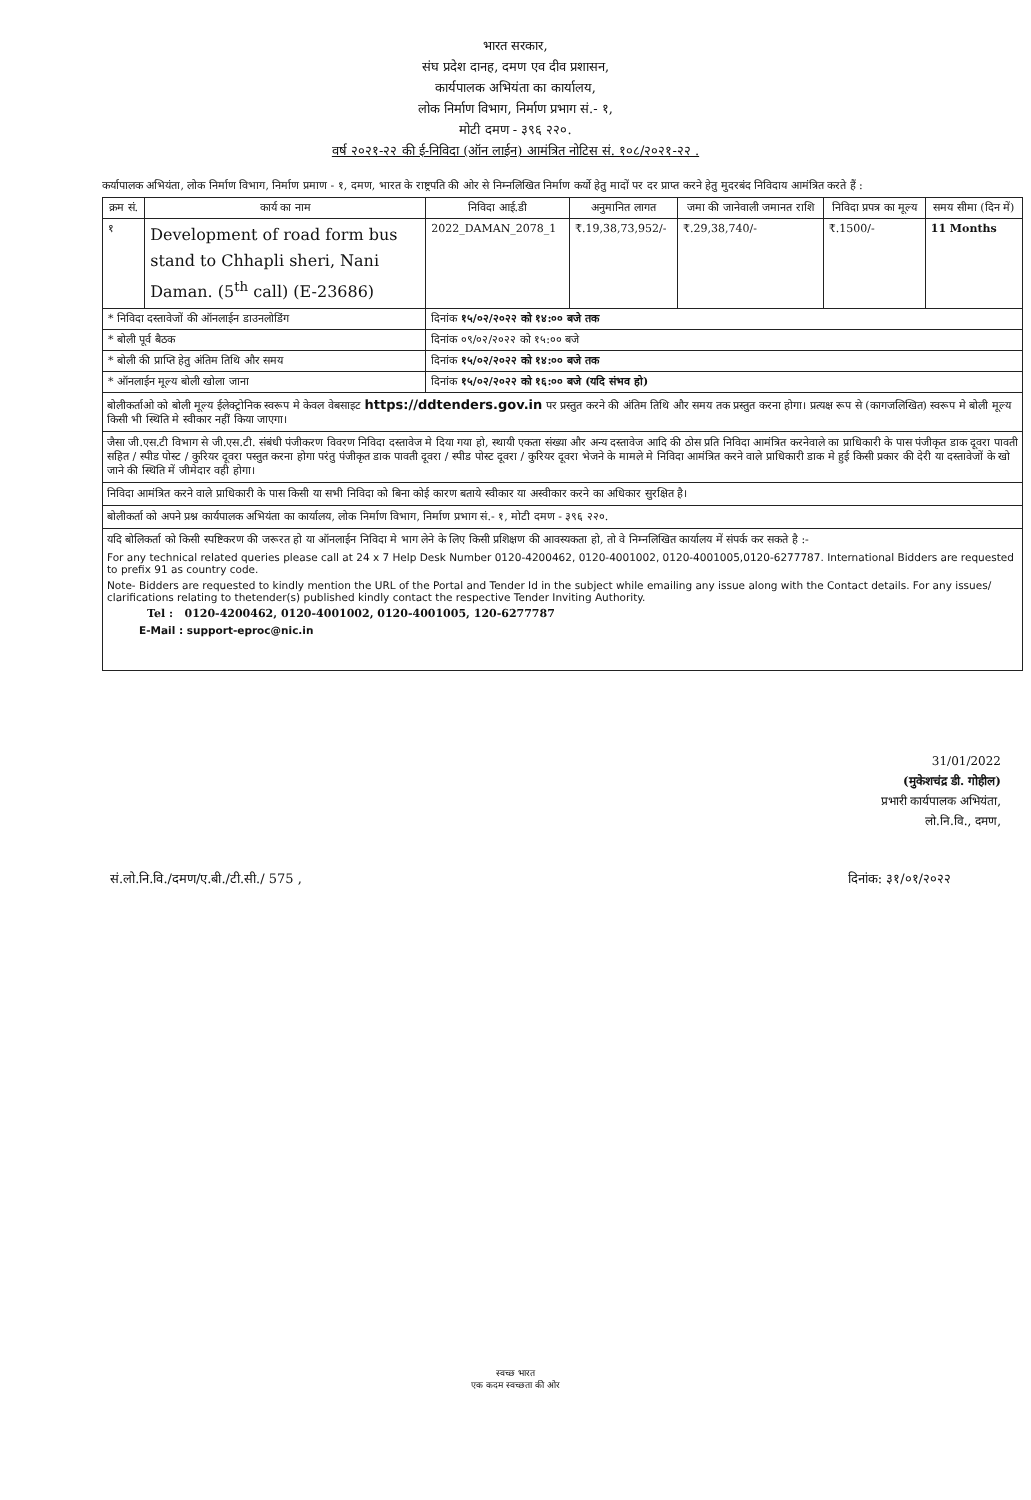भारत सरकार,
संघ प्रदेश दानह, दमण एव दीव प्रशासन,
कार्यपालक अभियंता का कार्यालय,
लोक निर्माण विभाग, निर्माण प्रभाग सं.- १,
मोटी दमण - ३९६ २२०.
वर्ष २०२१-२२ की ई-निविदा (ऑन लाईन) आमंत्रित नोटिस सं. १०८/२०२१-२२ .
कर्यापालक अभियंता, लोक निर्माण विभाग, निर्माण प्रमाण - १, दमण, भारत के राष्ट्रपति की ओर से निम्नलिखित निर्माण कर्यो हेतु मादों पर दर प्राप्त करने हेतु मुदरबंद निविदाय आमंत्रित करते हैं :
| क्रम सं. | कार्य का नाम | निविदा आई.डी | अनुमानित लागत | जमा की जानेवाली जमानत राशि | निविदा प्रपत्र का मूल्य | समय सीमा (दिन में) |
| --- | --- | --- | --- | --- | --- | --- |
| १ | Development of road form bus stand to Chhapli sheri, Nani Daman. (5<sup>th</sup> call) (E-23686) | 2022_DAMAN_2078_1 | ₹.19,38,73,952/- | ₹.29,38,740/- | ₹.1500/- | 11 Months |
| * निविदा दस्तावेजों की ऑनलाईन डाउनलोडिंग | | दिनांक १५/०२/२०२२ को १४:०० बजे तक | | | | |
| * बोली पूर्व बैठक | | दिनांक ०९/०२/२०२२ को १५:०० बजे | | | | |
| * बोली की प्राप्ति हेतु अंतिम तिथि और समय | | दिनांक १५/०२/२०२२ को १४:०० बजे तक | | | | |
| * ऑनलाईन मूल्य बोली खोला जाना | | दिनांक १५/०२/२०२२ को १६:०० बजे (यदि संभव हो) | | | | |
बोलीकर्ताओ को बोली मूल्य ईलेक्ट्रोनिक स्वरूप मे केवल वेबसाइट https://ddtenders.gov.in पर प्रस्तुत करने की अंतिम तिथि और समय तक प्रस्तुत करना होगा। प्रत्यक्ष रूप से (कागजलिखित) स्वरूप मे बोली मूल्य किसी भी स्थिति मे स्वीकार नहीं किया जाएगा।
जैसा जी.एस.टी विभाग से जी.एस.टी. संबंधी पंजीकरण विवरण निविदा दस्तावेज मे दिया गया हो, स्थायी एकता संख्या और अन्य दस्तावेज आदि की ठोस प्रति निविदा आमंत्रित करनेवाले का प्राधिकारी के पास पंजीकृत डाक दूवरा पावती सहित / स्पीड पोस्ट / कुरियर दूवरा पस्तुत करना होगा परंतु पंजीकृत डाक पावती दूवरा / स्पीड पोस्ट दूवरा / कुरियर दूवरा भेजने के मामले मे निविदा आमंत्रित करने वाले प्राधिकारी डाक मे हुई किसी प्रकार की देरी या दस्तावेजों के खो जाने की स्थिति में जीमेदार वही होगा।
निविदा आमंत्रित करने वाले प्राधिकारी के पास किसी या सभी निविदा को बिना कोई कारण बताये स्वीकार या अस्वीकार करने का अधिकार सुरक्षित है।
बोलीकर्ता को अपने प्रश्न कार्यपालक अभियंता का कार्यालय, लोक निर्माण विभाग, निर्माण प्रभाग सं.- १, मोटी दमण - ३९६ २२०.
यदि बोलिकर्ता को किसी स्पष्टिकरण की जरूरत हो या ऑनलाईन निविदा मे भाग लेने के लिए किसी प्रशिक्षण की आवस्यकता हो, तो वे निम्नलिखित कार्यालय में संपर्क कर सकते है :-
For any technical related queries please call at 24 x 7 Help Desk Number 0120-4200462, 0120-4001002, 0120-4001005,0120-6277787. International Bidders are requested to prefix 91 as country code.
Note- Bidders are requested to kindly mention the URL of the Portal and Tender Id in the subject while emailing any issue along with the Contact details. For any issues/ clarifications relating to thetender(s) published kindly contact the respective Tender Inviting Authority.
Tel : 0120-4200462, 0120-4001002, 0120-4001005, 120-6277787
E-Mail : support-eproc@nic.in
31/01/2022
(मुकेशचंद्र डी. गोहील)
प्रभारी कार्यपालक अभियंता,
लो.नि.वि., दमण,
सं.लो.नि.वि./दमण/ए.बी./टी.सी./ 575 , दिनांक: ३१/०१/२०२२
स्वच्छ भारत
एक कदम स्वच्छता की ओर